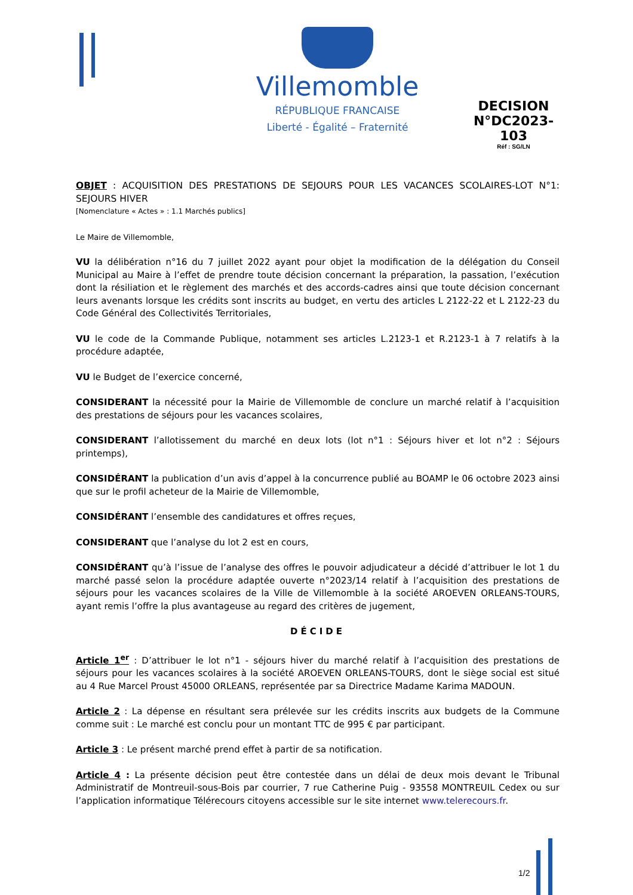Villemomble
RÉPUBLIQUE FRANCAISE
Liberté - Égalité – Fraternité
DECISION N°DC2023-
103
Réf : SG/LN
OBJET : ACQUISITION DES PRESTATIONS DE SEJOURS POUR LES VACANCES SCOLAIRES-LOT N°1: SEJOURS HIVER
[Nomenclature « Actes » : 1.1 Marchés publics]
Le Maire de Villemomble,
VU la délibération n°16 du 7 juillet 2022 ayant pour objet la modification de la délégation du Conseil Municipal au Maire à l’effet de prendre toute décision concernant la préparation, la passation, l’exécution dont la résiliation et le règlement des marchés et des accords-cadres ainsi que toute décision concernant leurs avenants lorsque les crédits sont inscrits au budget, en vertu des articles L 2122-22 et L 2122-23 du Code Général des Collectivités Territoriales,
VU le code de la Commande Publique, notamment ses articles L.2123-1 et R.2123-1 à 7 relatifs à la procédure adaptée,
VU le Budget de l’exercice concerné,
CONSIDERANT la nécessité pour la Mairie de Villemomble de conclure un marché relatif à l’acquisition des prestations de séjours pour les vacances scolaires,
CONSIDERANT l’allotissement du marché en deux lots (lot n°1 : Séjours hiver et lot n°2 : Séjours printemps),
CONSIDÉRANT la publication d’un avis d’appel à la concurrence publié au BOAMP le 06 octobre 2023 ainsi que sur le profil acheteur de la Mairie de Villemomble,
CONSIDÉRANT l’ensemble des candidatures et offres reçues,
CONSIDERANT que l’analyse du lot 2 est en cours,
CONSIDÉRANT qu’à l’issue de l’analyse des offres le pouvoir adjudicateur a décidé d’attribuer le lot 1 du marché passé selon la procédure adaptée ouverte n°2023/14 relatif à l’acquisition des prestations de séjours pour les vacances scolaires de la Ville de Villemomble à la société AROEVEN ORLEANS-TOURS, ayant remis l’offre la plus avantageuse au regard des critères de jugement,
DÉCIDE
Article 1<sup>er</sup> : D’attribuer le lot n°1 - séjours hiver du marché relatif à l’acquisition des prestations de séjours pour les vacances scolaires à la société AROEVEN ORLEANS-TOURS, dont le siège social est situé au 4 Rue Marcel Proust 45000 ORLEANS, représentée par sa Directrice Madame Karima MADOUN.
Article 2 : La dépense en résultant sera prélevée sur les crédits inscrits aux budgets de la Commune comme suit : Le marché est conclu pour un montant TTC de 995 € par participant.
Article 3 : Le présent marché prend effet à partir de sa notification.
Article 4 : La présente décision peut être contestée dans un délai de deux mois devant le Tribunal Administratif de Montreuil-sous-Bois par courrier, 7 rue Catherine Puig - 93558 MONTREUIL Cedex ou sur l’application informatique Télérecours citoyens accessible sur le site internet www.telerecours.fr.
1/2